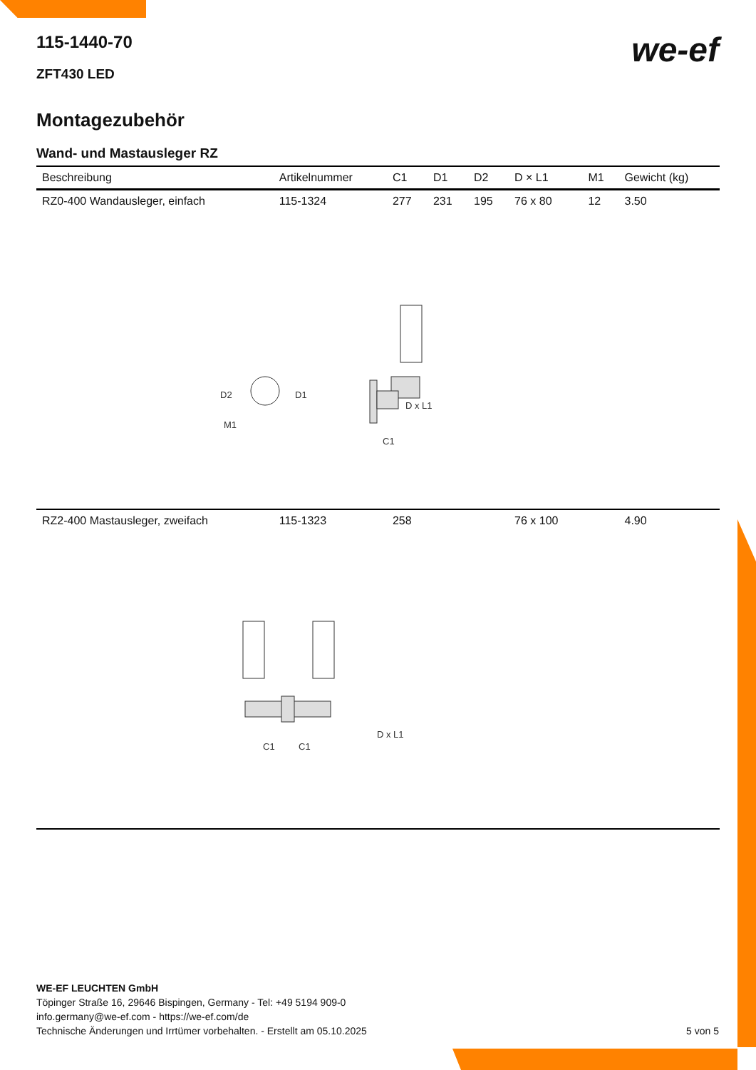we-ef
115-1440-70
ZFT430 LED
Montagezubehör
Wand- und Mastausleger RZ
| Beschreibung | Artikelnummer | C1 | D1 | D2 | D × L1 | M1 | Gewicht (kg) |
| --- | --- | --- | --- | --- | --- | --- | --- |
| RZ0-400 Wandausleger, einfach | 115-1324 | 277 | 231 | 195 | 76 x 80 | 12 | 3.50 |
| D2 D1 M1 D x L1 C1 | | | | | | | |
| RZ2-400 Mastausleger, zweifach | 115-1323 | 258 | | | 76 x 100 | | 4.90 |
| D x L1 C1 C1 | | | | | | | |
WE-EF LEUCHTEN GmbH
Töpinger Straße 16, 29646 Bispingen, Germany - Tel: +49 5194 909-0
info.germany@we-ef.com - https://we-ef.com/de
Technische Änderungen und Irrtümer vorbehalten. - Erstellt am 05.10.2025 5 von 5